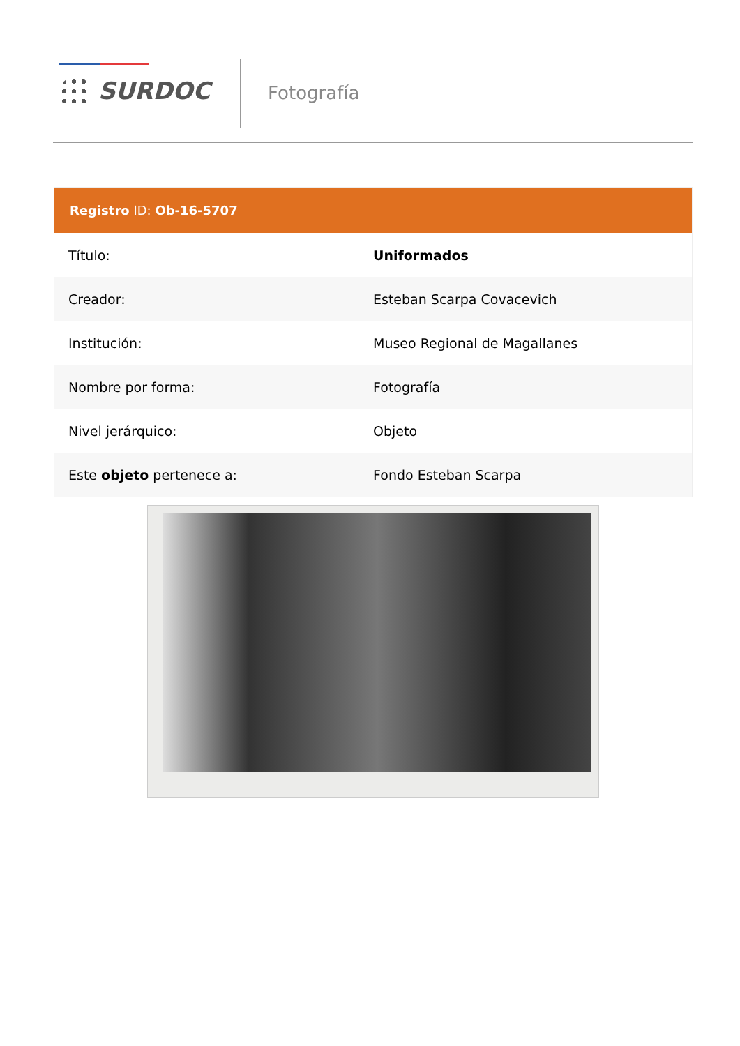SURDOC Fotografía
| Registro ID: Ob-16-5707 | |
| --- | --- |
| Título: | Uniformados |
| Creador: | Esteban Scarpa Covacevich |
| Institución: | Museo Regional de Magallanes |
| Nombre por forma: | Fotografía |
| Nivel jerárquico: | Objeto |
| Este objeto pertenece a: | Fondo Esteban Scarpa |